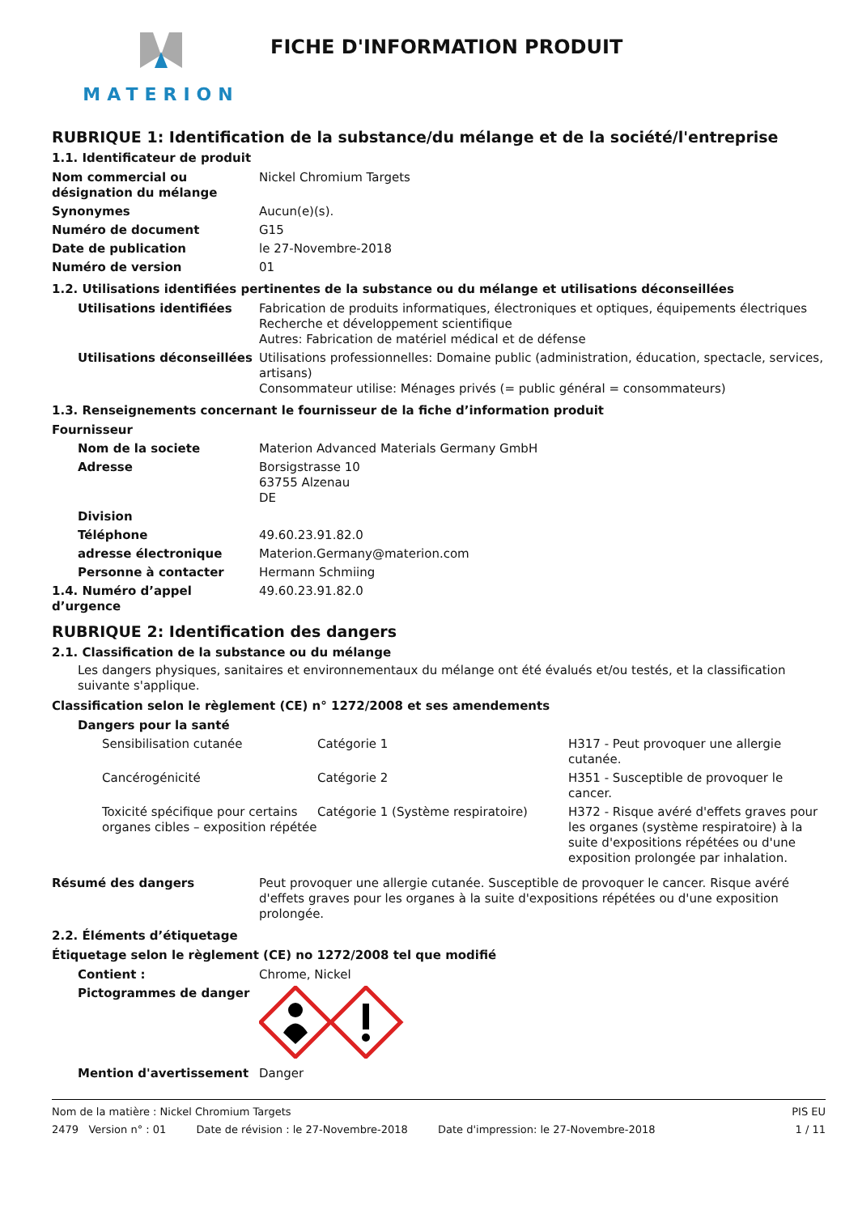MATERION
FICHE D'INFORMATION PRODUIT
RUBRIQUE 1: Identification de la substance/du mélange et de la société/l'entreprise
1.1. Identificateur de produit
| Nom commercial ou désignation du mélange | Nickel Chromium Targets |
| Synonymes | Aucun(e)(s). |
| Numéro de document | G15 |
| Date de publication | le 27-Novembre-2018 |
| Numéro de version | 01 |
1.2. Utilisations identifiées pertinentes de la substance ou du mélange et utilisations déconseillées
| Utilisations identifiées | Fabrication de produits informatiques, électroniques et optiques, équipements électriques Recherche et développement scientifique Autres: Fabrication de matériel médical et de défense |
| Utilisations déconseillées | Utilisations professionnelles: Domaine public (administration, éducation, spectacle, services, artisans) Consommateur utilise: Ménages privés (= public général = consommateurs) |
1.3. Renseignements concernant le fournisseur de la fiche d’information produit
| Fournisseur | |
| Nom de la societe | Materion Advanced Materials Germany GmbH |
| Adresse | Borsigstrasse 10 63755 Alzenau DE |
| Division | |
| Téléphone | 49.60.23.91.82.0 |
| adresse électronique | Materion.Germany@materion.com |
| Personne à contacter | Hermann Schmiing |
| 1.4. Numéro d’appel d’urgence | 49.60.23.91.82.0 |
RUBRIQUE 2: Identification des dangers
2.1. Classification de la substance ou du mélange
Les dangers physiques, sanitaires et environnementaux du mélange ont été évalués et/ou testés, et la classification suivante s'applique.
Classification selon le règlement (CE) n° 1272/2008 et ses amendements
| Dangers pour la santé | | |
| Sensibilisation cutanée | Catégorie 1 | H317 - Peut provoquer une allergie cutanée. |
| Cancérogénicité | Catégorie 2 | H351 - Susceptible de provoquer le cancer. |
| Toxicité spécifique pour certains organes cibles – exposition répétée | Catégorie 1 (Système respiratoire) | H372 - Risque avéré d'effets graves pour les organes (système respiratoire) à la suite d'expositions répétées ou d'une exposition prolongée par inhalation. |
| Résumé des dangers | Peut provoquer une allergie cutanée. Susceptible de provoquer le cancer. Risque avéré d'effets graves pour les organes à la suite d'expositions répétées ou d'une exposition prolongée. |
2.2. Éléments d’étiquetage
Étiquetage selon le règlement (CE) no 1272/2008 tel que modifié
| Contient : | Chrome, Nickel |
| Pictogrammes de danger | |
| Mention d'avertissement | Danger |
Nom de la matière : Nickel Chromium Targets PIS EU
2479 Version n° : 01 Date de révision : le 27-Novembre-2018 Date d'impression: le 27-Novembre-2018 1 / 11